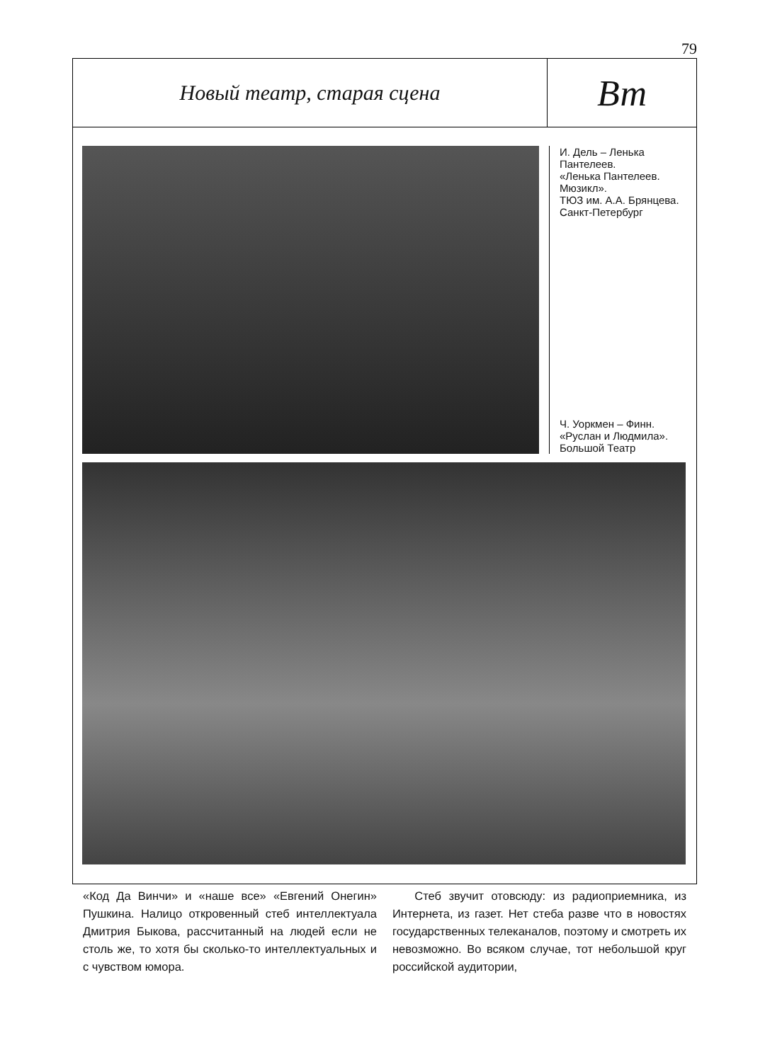79
Новый театр, старая сцена
Вт
И. Дель – Ленька Пантелеев.
«Ленька Пантелеев. Мюзикл».
ТЮЗ им. А.А. Брянцева.
Санкт-Петербург
Ч. Уоркмен – Финн.
«Руслан и Людмила».
Большой Театр
«Код Да Винчи» и «наше все» «Евгений Онегин» Пушкина. Налицо откровенный стеб интеллектуала Дмитрия Быкова, рассчитанный на людей если не столь же, то хотя бы сколько-то интеллектуальных и с чувством юмора.
Стеб звучит отовсюду: из радиоприемника, из Интернета, из газет. Нет стеба разве что в новостях государственных телеканалов, поэтому и смотреть их невозможно. Во всяком случае, тот небольшой круг российской аудитории,